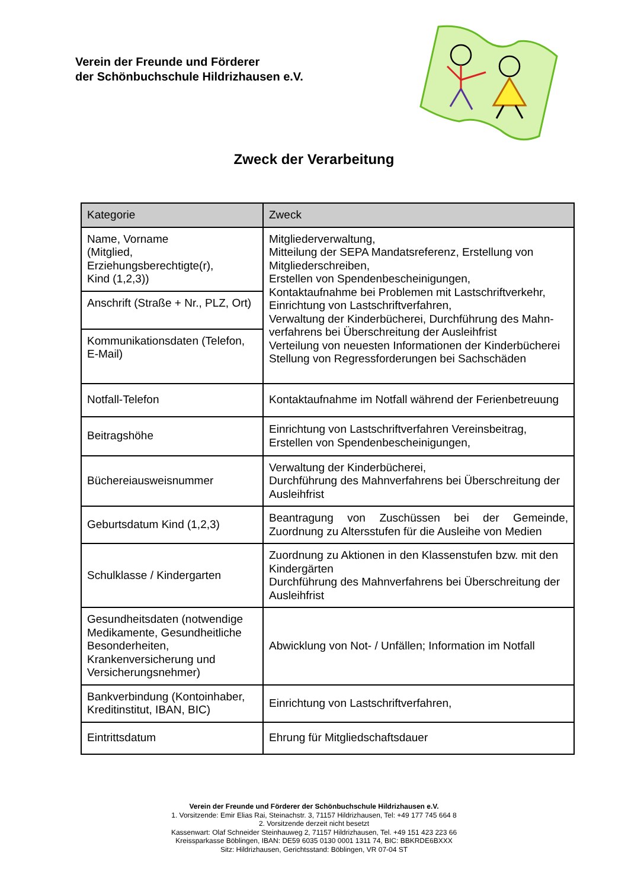Verein der Freunde und Förderer
der Schönbuchschule Hildrizhausen e.V.
Zweck der Verarbeitung
| Kategorie | Zweck |
| --- | --- |
| Name, Vorname (Mitglied, Erziehungsberechtigte(r), Kind (1,2,3)) | Mitgliederverwaltung, Mitteilung der SEPA Mandatsreferenz, Erstellung von Mitgliederschreiben, Erstellen von Spendenbescheinigungen, Kontaktaufnahme bei Problemen mit Lastschriftverkehr, Einrichtung von Lastschriftverfahren, Verwaltung der Kinderbücherei, Durchführung des Mahn-verfahrens bei Überschreitung der Ausleihfrist Verteilung von neuesten Informationen der Kinderbücherei Stellung von Regressforderungen bei Sachschäden |
| Anschrift (Straße + Nr., PLZ, Ort) | |
| Kommunikationsdaten (Telefon, E-Mail) | |
| Notfall-Telefon | Kontaktaufnahme im Notfall während der Ferienbetreuung |
| Beitragshöhe | Einrichtung von Lastschriftverfahren Vereinsbeitrag, Erstellen von Spendenbescheinigungen, |
| Büchereiausweisnummer | Verwaltung der Kinderbücherei, Durchführung des Mahnverfahrens bei Überschreitung der Ausleihfrist |
| Geburtsdatum Kind (1,2,3) | Beantragung von Zuschüssen bei der Gemeinde, Zuordnung zu Altersstufen für die Ausleihe von Medien |
| Schulklasse / Kindergarten | Zuordnung zu Aktionen in den Klassenstufen bzw. mit den Kindergärten Durchführung des Mahnverfahrens bei Überschreitung der Ausleihfrist |
| Gesundheitsdaten (notwendige Medikamente, Gesundheitliche Besonderheiten, Krankenversicherung und Versicherungsnehmer) | Abwicklung von Not- / Unfällen; Information im Notfall |
| Bankverbindung (Kontoinhaber, Kreditinstitut, IBAN, BIC) | Einrichtung von Lastschriftverfahren, |
| Eintrittsdatum | Ehrung für Mitgliedschaftsdauer |
Verein der Freunde und Förderer der Schönbuchschule Hildrizhausen e.V.
1. Vorsitzende: Emir Elias Rai, Steinachstr. 3, 71157 Hildrizhausen, Tel: +49 177 745 664 8
2. Vorsitzende derzeit nicht besetzt
Kassenwart: Olaf Schneider Steinhauweg 2, 71157 Hildrizhausen, Tel. +49 151 423 223 66
Kreissparkasse Böblingen, IBAN: DE59 6035 0130 0001 1311 74, BIC: BBKRDE6BXXX
Sitz: Hildrizhausen, Gerichtsstand: Böblingen, VR 07-04 ST